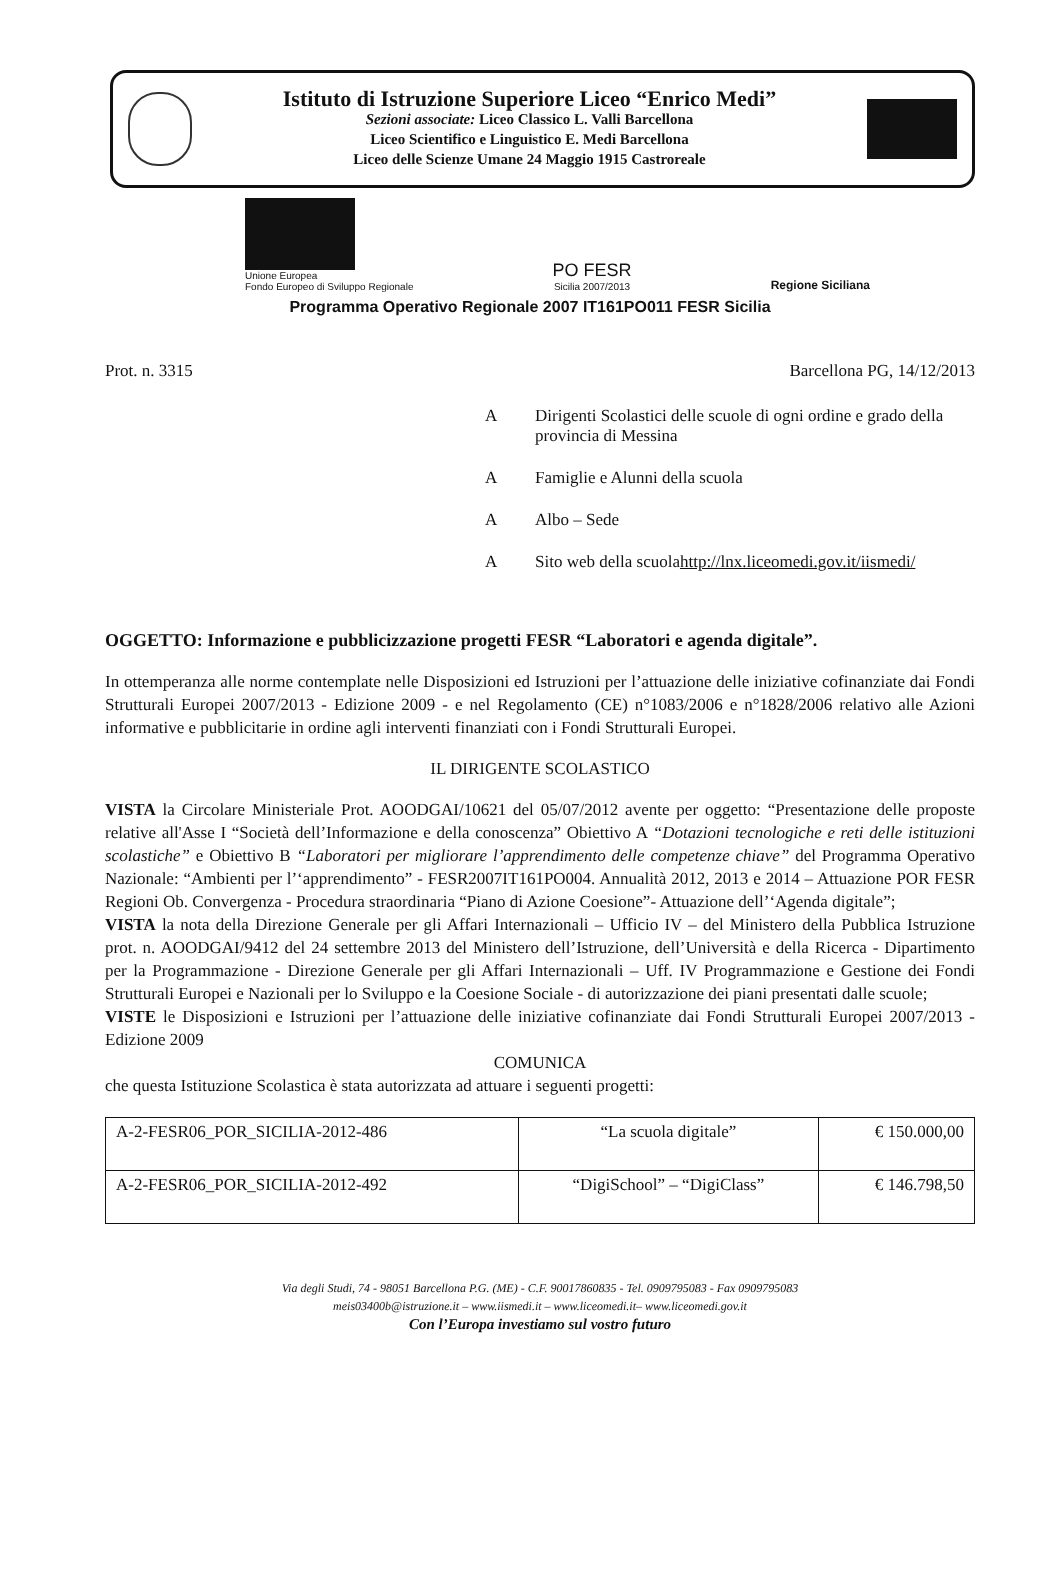Istituto di Istruzione Superiore Liceo “Enrico Medi”
Sezioni associate: Liceo Classico L. Valli Barcellona
Liceo Scientifico e Linguistico E. Medi Barcellona
Liceo delle Scienze Umane 24 Maggio 1915 Castroreale
Unione Europea
Fondo Europeo di Sviluppo Regionale
PO FESR
Sicilia 2007/2013
Regione Siciliana
Programma Operativo Regionale 2007 IT161PO011 FESR Sicilia
Prot. n. 3315 Barcellona PG, 14/12/2013
A Dirigenti Scolastici delle scuole di ogni ordine e grado della provincia di Messina
A Famiglie e Alunni della scuola
A Albo – Sede
A Sito web della scuola
http://lnx.liceomedi.gov.it/iismedi/
OGGETTO: Informazione e pubblicizzazione progetti FESR “Laboratori e agenda digitale”.
In ottemperanza alle norme contemplate nelle Disposizioni ed Istruzioni per l’attuazione delle iniziative cofinanziate dai Fondi Strutturali Europei 2007/2013 - Edizione 2009 - e nel Regolamento (CE) n°1083/2006 e n°1828/2006 relativo alle Azioni informative e pubblicitarie in ordine agli interventi finanziati con i Fondi Strutturali Europei.
IL DIRIGENTE SCOLASTICO
VISTA la Circolare Ministeriale Prot. AOODGAI/10621 del 05/07/2012 avente per oggetto: “Presentazione delle proposte relative all'Asse I “Società dell’Informazione e della conoscenza” Obiettivo A “Dotazioni tecnologiche e reti delle istituzioni scolastiche” e Obiettivo B “Laboratori per migliorare l’apprendimento delle competenze chiave” del Programma Operativo Nazionale: “Ambienti per l’‘apprendimento” - FESR2007IT161PO004. Annualità 2012, 2013 e 2014 – Attuazione POR FESR Regioni Ob. Convergenza - Procedura straordinaria “Piano di Azione Coesione”- Attuazione dell’‘Agenda digitale”;
VISTA la nota della Direzione Generale per gli Affari Internazionali – Ufficio IV – del Ministero della Pubblica Istruzione prot. n. AOODGAI/9412 del 24 settembre 2013 del Ministero dell’Istruzione, dell’Università e della Ricerca - Dipartimento per la Programmazione - Direzione Generale per gli Affari Internazionali – Uff. IV Programmazione e Gestione dei Fondi Strutturali Europei e Nazionali per lo Sviluppo e la Coesione Sociale - di autorizzazione dei piani presentati dalle scuole;
VISTE le Disposizioni e Istruzioni per l’attuazione delle iniziative cofinanziate dai Fondi Strutturali Europei 2007/2013 - Edizione 2009
COMUNICA
che questa Istituzione Scolastica è stata autorizzata ad attuare i seguenti progetti:
| A-2-FESR06_POR_SICILIA-2012-486 | “La scuola digitale” | € 150.000,00 |
| A-2-FESR06_POR_SICILIA-2012-492 | “DigiSchool” – “DigiClass” | € 146.798,50 |
Via degli Studi, 74 - 98051 Barcellona P.G. (ME) - C.F. 90017860835 - Tel. 0909795083 - Fax 0909795083
meis03400b@istruzione.it – www.iismedi.it – www.liceomedi.it– www.liceomedi.gov.it
Con l’Europa investiamo sul vostro futuro